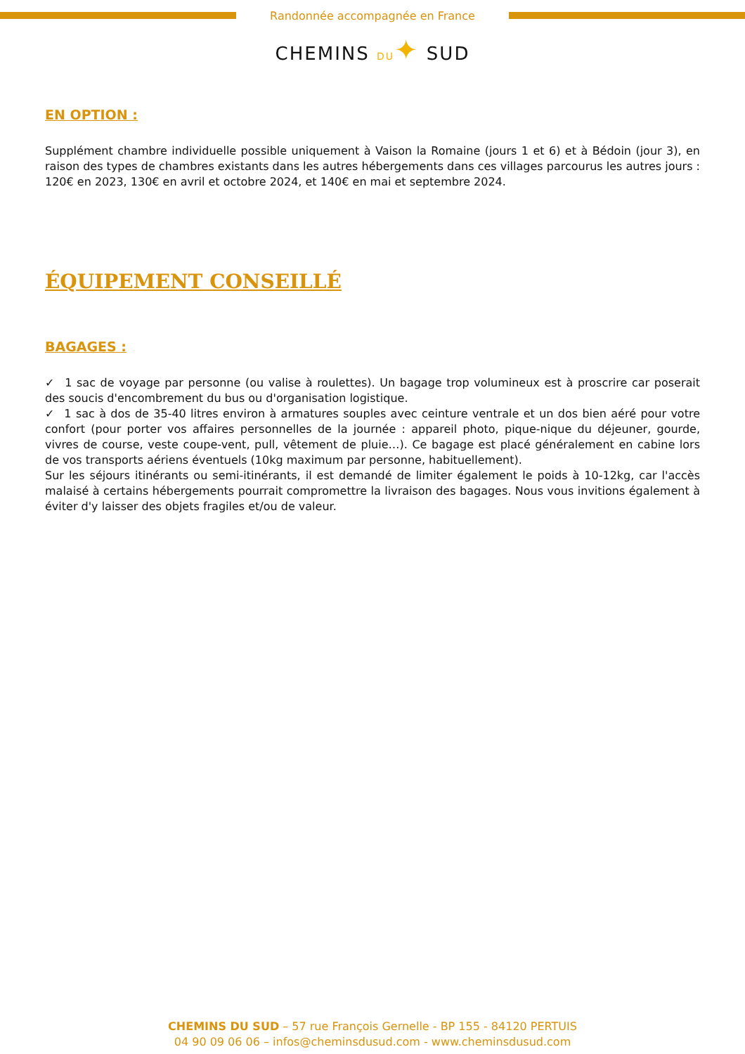Randonnée accompagnée en France
CHEMINS DU✦ SUD
EN OPTION :
Supplément chambre individuelle possible uniquement à Vaison la Romaine (jours 1 et 6) et à Bédoin (jour 3), en raison des types de chambres existants dans les autres hébergements dans ces villages parcourus les autres jours : 120€ en 2023, 130€ en avril et octobre 2024, et 140€ en mai et septembre 2024.
ÉQUIPEMENT CONSEILLÉ
BAGAGES :
✓ 1 sac de voyage par personne (ou valise à roulettes). Un bagage trop volumineux est à proscrire car poserait des soucis d'encombrement du bus ou d'organisation logistique.
✓ 1 sac à dos de 35-40 litres environ à armatures souples avec ceinture ventrale et un dos bien aéré pour votre confort (pour porter vos affaires personnelles de la journée : appareil photo, pique-nique du déjeuner, gourde, vivres de course, veste coupe-vent, pull, vêtement de pluie…). Ce bagage est placé généralement en cabine lors de vos transports aériens éventuels (10kg maximum par personne, habituellement).
Sur les séjours itinérants ou semi-itinérants, il est demandé de limiter également le poids à 10-12kg, car l'accès malaisé à certains hébergements pourrait compromettre la livraison des bagages. Nous vous invitions également à éviter d'y laisser des objets fragiles et/ou de valeur.
CHEMINS DU SUD – 57 rue François Gernelle - BP 155 - 84120 PERTUIS
04 90 09 06 06 – infos@cheminsdusud.com - www.cheminsdusud.com